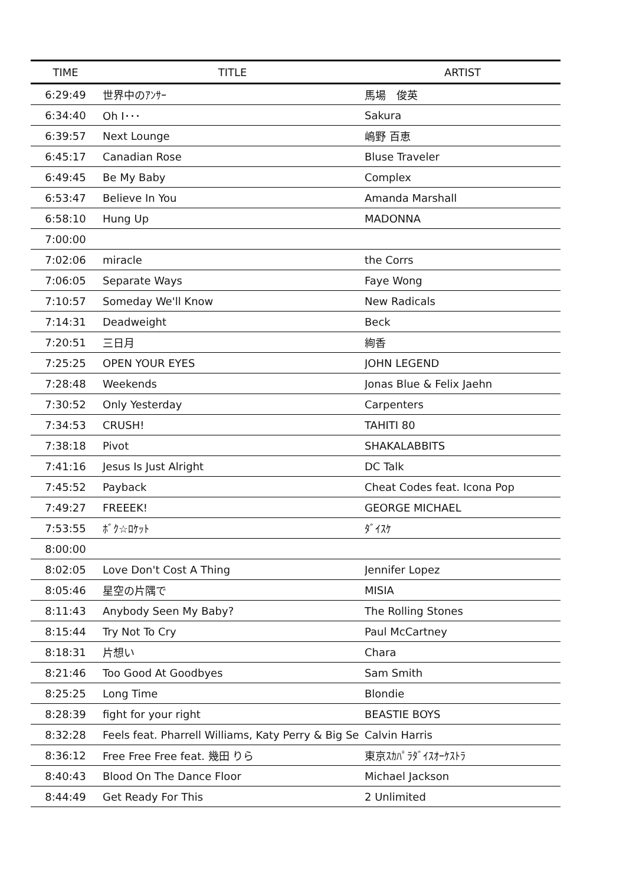| TIME | TITLE | ARTIST |
| --- | --- | --- |
| 6:29:49 | 世界中のｱﾝｻｰ | 馬場 俊英 |
| 6:34:40 | Oh I･･･ | Sakura |
| 6:39:57 | Next Lounge | 嶋野 百恵 |
| 6:45:17 | Canadian Rose | Bluse Traveler |
| 6:49:45 | Be My Baby | Complex |
| 6:53:47 | Believe In You | Amanda Marshall |
| 6:58:10 | Hung Up | MADONNA |
| 7:00:00 | | |
| 7:02:06 | miracle | the Corrs |
| 7:06:05 | Separate Ways | Faye Wong |
| 7:10:57 | Someday We'll Know | New Radicals |
| 7:14:31 | Deadweight | Beck |
| 7:20:51 | 三日月 | 絢香 |
| 7:25:25 | OPEN YOUR EYES | JOHN LEGEND |
| 7:28:48 | Weekends | Jonas Blue & Felix Jaehn |
| 7:30:52 | Only Yesterday | Carpenters |
| 7:34:53 | CRUSH! | TAHITI 80 |
| 7:38:18 | Pivot | SHAKALABBITS |
| 7:41:16 | Jesus Is Just Alright | DC Talk |
| 7:45:52 | Payback | Cheat Codes feat. Icona Pop |
| 7:49:27 | FREEEK! | GEORGE MICHAEL |
| 7:53:55 | ﾎﾞｸ☆ﾛｹｯﾄ | ﾀﾞｲｽｹ |
| 8:00:00 | | |
| 8:02:05 | Love Don't Cost A Thing | Jennifer Lopez |
| 8:05:46 | 星空の片隅で | MISIA |
| 8:11:43 | Anybody Seen My Baby? | The Rolling Stones |
| 8:15:44 | Try Not To Cry | Paul McCartney |
| 8:18:31 | 片想い | Chara |
| 8:21:46 | Too Good At Goodbyes | Sam Smith |
| 8:25:25 | Long Time | Blondie |
| 8:28:39 | fight for your right | BEASTIE BOYS |
| 8:32:28 | Feels feat. Pharrell Williams, Katy Perry & Big Se | Calvin Harris |
| 8:36:12 | Free Free Free feat. 幾田 りら | 東京ｽｶﾊﾟﾗﾀﾞｲｽｵｰｹｽﾄﾗ |
| 8:40:43 | Blood On The Dance Floor | Michael Jackson |
| 8:44:49 | Get Ready For This | 2 Unlimited |